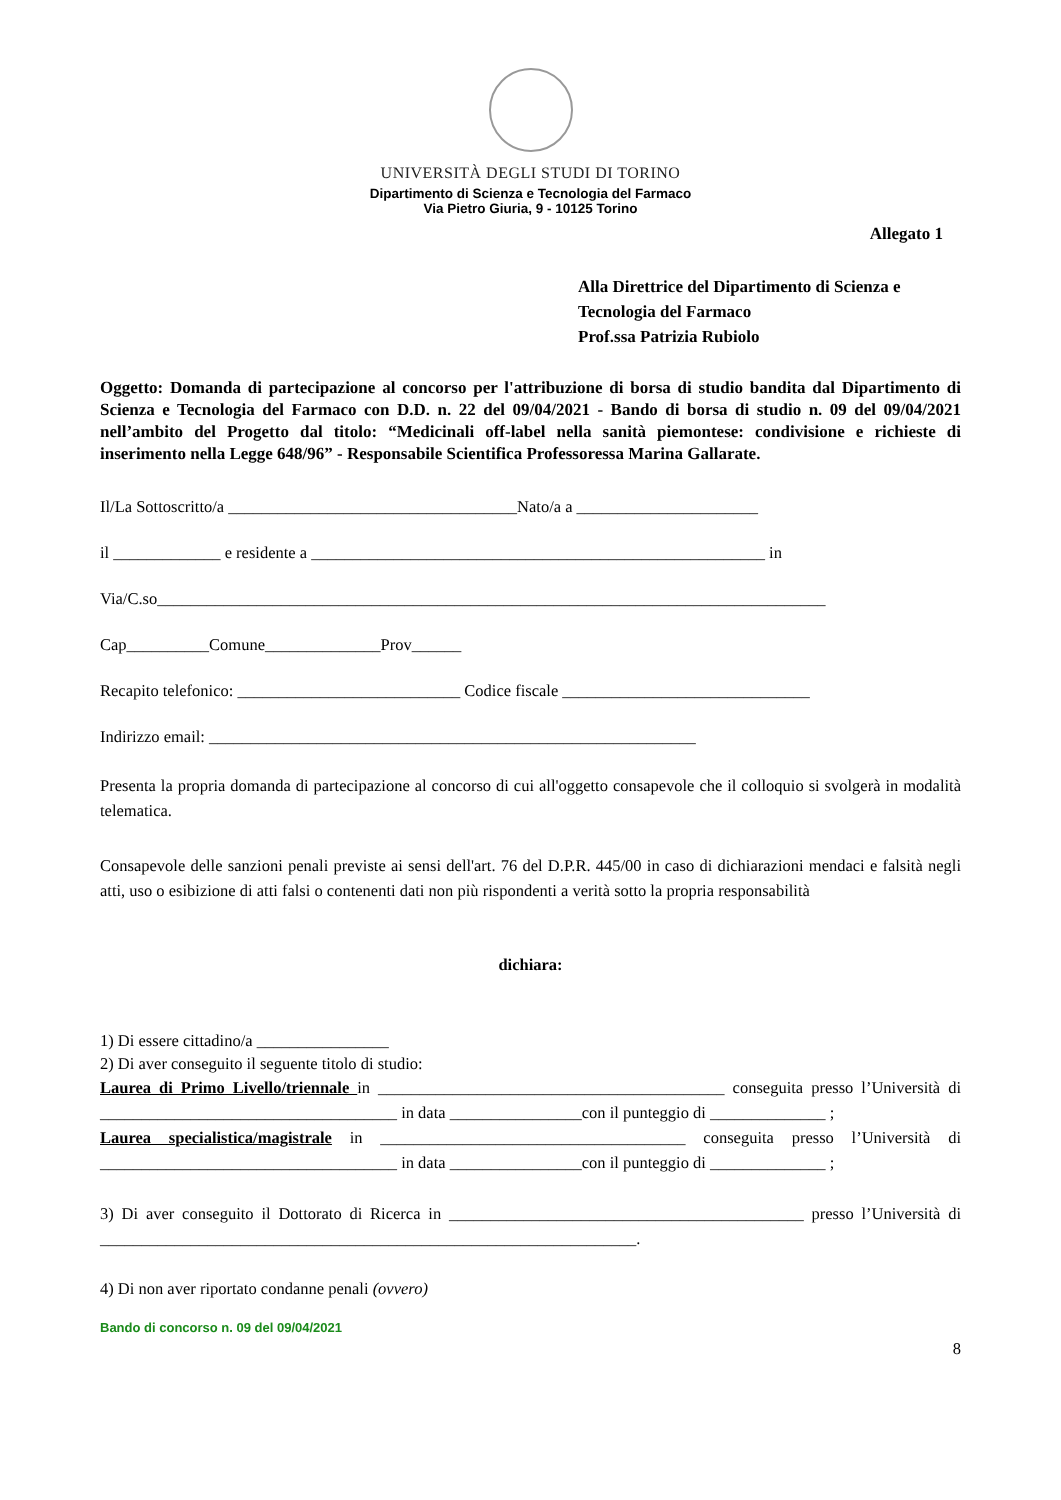UNIVERSITÀ DEGLI STUDI DI TORINO
Dipartimento di Scienza e Tecnologia del Farmaco
Via Pietro Giuria, 9 - 10125 Torino
Allegato 1
Alla Direttrice del Dipartimento di Scienza e Tecnologia del Farmaco
Prof.ssa Patrizia Rubiolo
Oggetto: Domanda di partecipazione al concorso per l'attribuzione di borsa di studio bandita dal Dipartimento di Scienza e Tecnologia del Farmaco con D.D. n. 22 del 09/04/2021 - Bando di borsa di studio n. 09 del 09/04/2021 nell’ambito del Progetto dal titolo: “Medicinali off-label nella sanità piemontese: condivisione e richieste di inserimento nella Legge 648/96” - Responsabile Scientifica Professoressa Marina Gallarate.
Il/La Sottoscritto/a ___________________________________Nato/a a ______________________
il _____________ e residente a _______________________________________________________ in
Via/C.so_________________________________________________________________________________
Cap__________Comune______________Prov______
Recapito telefonico: ___________________________ Codice fiscale ______________________________
Indirizzo email: ___________________________________________________________
Presenta la propria domanda di partecipazione al concorso di cui all'oggetto consapevole che il colloquio si svolgerà in modalità telematica.
Consapevole delle sanzioni penali previste ai sensi dell'art. 76 del D.P.R. 445/00 in caso di dichiarazioni mendaci e falsità negli atti, uso o esibizione di atti falsi o contenenti dati non più rispondenti a verità sotto la propria responsabilità
dichiara:
1) Di essere cittadino/a ________________
2) Di aver conseguito il seguente titolo di studio:
Laurea di Primo Livello/triennale in __________________________________________ conseguita presso l’Università di ____________________________________ in data ________________con il punteggio di ______________ ;
Laurea specialistica/magistrale in _____________________________________ conseguita presso l’Università di ____________________________________ in data ________________con il punteggio di ______________ ;
3) Di aver conseguito il Dottorato di Ricerca in ___________________________________________ presso l’Università di _________________________________________________________________.
4) Di non aver riportato condanne penali (ovvero)
Bando di concorso n. 09 del 09/04/2021
8